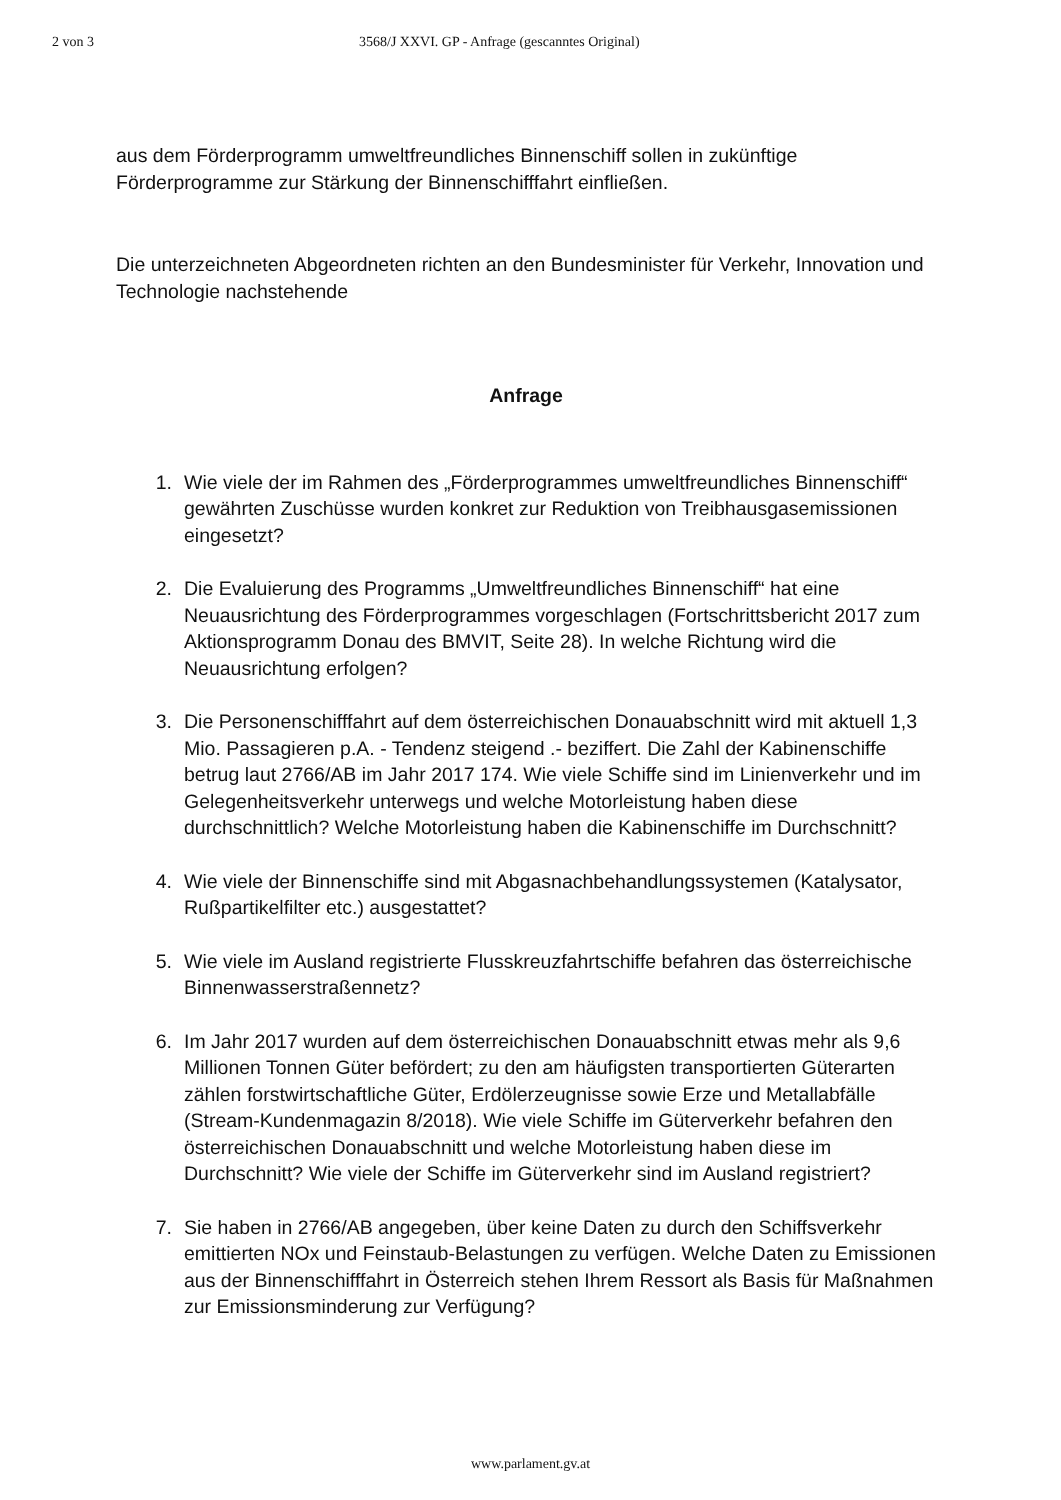2 von 3 3568/J XXVI. GP - Anfrage (gescanntes Original)
aus dem Förderprogramm umweltfreundliches Binnenschiff sollen in zukünftige Förderprogramme zur Stärkung der Binnenschifffahrt einfließen.
Die unterzeichneten Abgeordneten richten an den Bundesminister für Verkehr, Innovation und Technologie nachstehende
Anfrage
1. Wie viele der im Rahmen des „Förderprogrammes umweltfreundliches Binnenschiff“ gewährten Zuschüsse wurden konkret zur Reduktion von Treibhausgasemissionen eingesetzt?
2. Die Evaluierung des Programms „Umweltfreundliches Binnenschiff“ hat eine Neuausrichtung des Förderprogrammes vorgeschlagen (Fortschrittsbericht 2017 zum Aktionsprogramm Donau des BMVIT, Seite 28). In welche Richtung wird die Neuausrichtung erfolgen?
3. Die Personenschifffahrt auf dem österreichischen Donauabschnitt wird mit aktuell 1,3 Mio. Passagieren p.A. - Tendenz steigend .- beziffert. Die Zahl der Kabinenschiffe betrug laut 2766/AB im Jahr 2017 174. Wie viele Schiffe sind im Linienverkehr und im Gelegenheitsverkehr unterwegs und welche Motorleistung haben diese durchschnittlich? Welche Motorleistung haben die Kabinenschiffe im Durchschnitt?
4. Wie viele der Binnenschiffe sind mit Abgasnachbehandlungssystemen (Katalysator, Rußpartikelfilter etc.) ausgestattet?
5. Wie viele im Ausland registrierte Flusskreuzfahrtschiffe befahren das österreichische Binnenwasserstraßennetz?
6. Im Jahr 2017 wurden auf dem österreichischen Donauabschnitt etwas mehr als 9,6 Millionen Tonnen Güter befördert; zu den am häufigsten transportierten Güterarten zählen forstwirtschaftliche Güter, Erdölerzeugnisse sowie Erze und Metallabfälle (Stream-Kundenmagazin 8/2018). Wie viele Schiffe im Güterverkehr befahren den österreichischen Donauabschnitt und welche Motorleistung haben diese im Durchschnitt? Wie viele der Schiffe im Güterverkehr sind im Ausland registriert?
7. Sie haben in 2766/AB angegeben, über keine Daten zu durch den Schiffsverkehr emittierten NOx und Feinstaub-Belastungen zu verfügen. Welche Daten zu Emissionen aus der Binnenschifffahrt in Österreich stehen Ihrem Ressort als Basis für Maßnahmen zur Emissionsminderung zur Verfügung?
www.parlament.gv.at